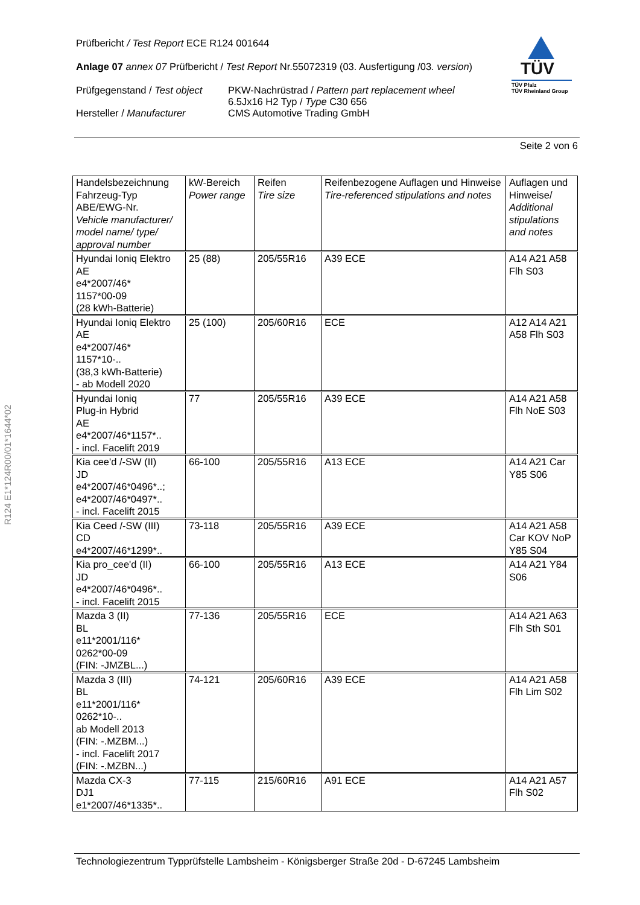Prüfbericht / Test Report ECE R124 001644
Anlage 07 annex 07 Prüfbericht / Test Report Nr.55072319 (03. Ausfertigung /03. version)
Prüfgegenstand / Test object
Hersteller / Manufacturer
PKW-Nachrüstrad / Pattern part replacement wheel
6.5Jx16 H2 Typ / Type C30 656
CMS Automotive Trading GmbH
TÜV
TÜV Pfalz
TÜV Rheinland Group
Seite 2 von 6
R124 E1*124R00/01*1644*02
| Handelsbezeichnung Fahrzeug-Typ ABE/EWG-Nr. Vehicle manufacturer/ model name/ type/ approval number | kW-Bereich Power range | Reifen Tire size | Reifenbezogene Auflagen und Hinweise Tire-referenced stipulations and notes | Auflagen und Hinweise/ Additional stipulations and notes |
| Hyundai Ioniq Elektro AE e4*2007/46* 1157*00-09 (28 kWh-Batterie) | 25 (88) | 205/55R16 | A39 ECE | A14 A21 A58 Flh S03 |
| Hyundai Ioniq Elektro AE e4*2007/46* 1157*10-.. (38,3 kWh-Batterie) - ab Modell 2020 | 25 (100) | 205/60R16 | ECE | A12 A14 A21 A58 Flh S03 |
| Hyundai Ioniq Plug-in Hybrid AE e4*2007/46*1157*.. - incl. Facelift 2019 | 77 | 205/55R16 | A39 ECE | A14 A21 A58 Flh NoE S03 |
| Kia cee'd /-SW (II) JD e4*2007/46*0496*..; e4*2007/46*0497*.. - incl. Facelift 2015 | 66-100 | 205/55R16 | A13 ECE | A14 A21 Car Y85 S06 |
| Kia Ceed /-SW (III) CD e4*2007/46*1299*.. | 73-118 | 205/55R16 | A39 ECE | A14 A21 A58 Car KOV NoP Y85 S04 |
| Kia pro_cee'd (II) JD e4*2007/46*0496*.. - incl. Facelift 2015 | 66-100 | 205/55R16 | A13 ECE | A14 A21 Y84 S06 |
| Mazda 3 (II) BL e11*2001/116* 0262*00-09 (FIN: -JMZBL...) | 77-136 | 205/55R16 | ECE | A14 A21 A63 Flh Sth S01 |
| Mazda 3 (III) BL e11*2001/116* 0262*10-.. ab Modell 2013 (FIN: -.MZBM...) - incl. Facelift 2017 (FIN: -.MZBN...) | 74-121 | 205/60R16 | A39 ECE | A14 A21 A58 Flh Lim S02 |
| Mazda CX-3 DJ1 e1*2007/46*1335*.. | 77-115 | 215/60R16 | A91 ECE | A14 A21 A57 Flh S02 |
Technologiezentrum Typprüfstelle Lambsheim - Königsberger Straße 20d - D-67245 Lambsheim